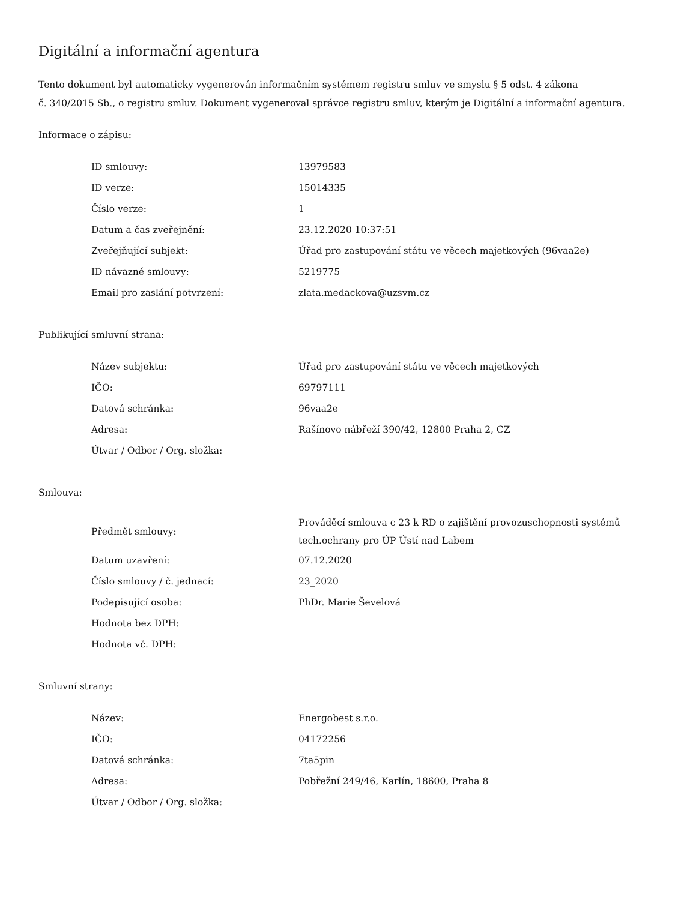Digitální a informační agentura
Tento dokument byl automaticky vygenerován informačním systémem registru smluv ve smyslu § 5 odst. 4 zákona
č. 340/2015 Sb., o registru smluv. Dokument vygeneroval správce registru smluv, kterým je Digitální a informační agentura.
Informace o zápisu:
| ID smlouvy: | 13979583 |
| ID verze: | 15014335 |
| Číslo verze: | 1 |
| Datum a čas zveřejnění: | 23.12.2020 10:37:51 |
| Zveřejňující subjekt: | Úřad pro zastupování státu ve věcech majetkových (96vaa2e) |
| ID návazné smlouvy: | 5219775 |
| Email pro zaslání potvrzení: | zlata.medackova@uzsvm.cz |
Publikující smluvní strana:
| Název subjektu: | Úřad pro zastupování státu ve věcech majetkových |
| IČO: | 69797111 |
| Datová schránka: | 96vaa2e |
| Adresa: | Rašínovo nábřeží 390/42, 12800 Praha 2, CZ |
| Útvar / Odbor / Org. složka: | |
Smlouva:
| Předmět smlouvy: | Prováděcí smlouva c 23 k RD o zajištění provozuschopnosti systémů tech.ochrany pro ÚP Ústí nad Labem |
| Datum uzavření: | 07.12.2020 |
| Číslo smlouvy / č. jednací: | 23_2020 |
| Podepisující osoba: | PhDr. Marie Ševelová |
| Hodnota bez DPH: | |
| Hodnota vč. DPH: | |
Smluvní strany:
| Název: | Energobest s.r.o. |
| IČO: | 04172256 |
| Datová schránka: | 7ta5pin |
| Adresa: | Pobřežní 249/46, Karlín, 18600, Praha 8 |
| Útvar / Odbor / Org. složka: | |